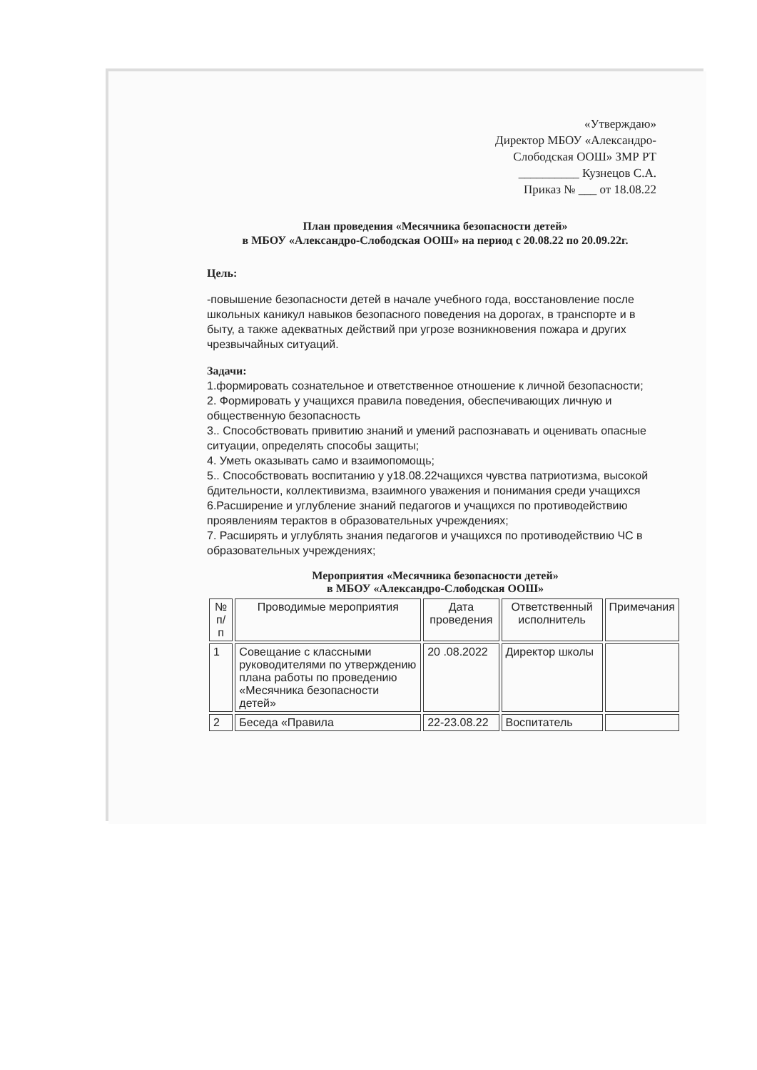«Утверждаю»
Директор МБОУ «Александро-
Слободская ООШ» ЗМР РТ
__________ Кузнецов С.А.
Приказ № ___ от 18.08.22
План проведения «Месячника безопасности детей»
в МБОУ «Александро-Слободская ООШ» на период с 20.08.22 по 20.09.22г.
Цель:
-повышение безопасности детей в начале учебного года, восстановление после школьных каникул навыков безопасного поведения на дорогах, в транспорте и в быту, а также адекватных действий при угрозе возникновения пожара и других чрезвычайных ситуаций.
Задачи:
1.формировать сознательное и ответственное отношение к личной безопасности;
2. Формировать у учащихся правила поведения, обеспечивающих личную и общественную безопасность
3.. Способствовать привитию знаний и умений распознавать и оценивать опасные ситуации, определять способы защиты;
4. Уметь оказывать само и взаимопомощь;
5.. Способствовать воспитанию у у18.08.22чащихся чувства патриотизма, высокой бдительности, коллективизма, взаимного уважения и понимания среди учащихся
6.Расширение и углубление знаний педагогов и учащихся по противодействию проявлениям терактов в образовательных учреждениях;
7. Расширять и углублять знания педагогов и учащихся по противодействию ЧС в образовательных учреждениях;
Мероприятия «Месячника безопасности детей»
в МБОУ «Александро-Слободская ООШ»
| № п/п | Проводимые мероприятия | Дата проведения | Ответственный исполнитель | Примечания |
| --- | --- | --- | --- | --- |
| 1 | Совещание с классными руководителями по утверждению плана работы по проведению «Месячника безопасности детей» | 20 .08.2022 | Директор школы | |
| 2 | Беседа «Правила | 22-23.08.22 | Воспитатель | |